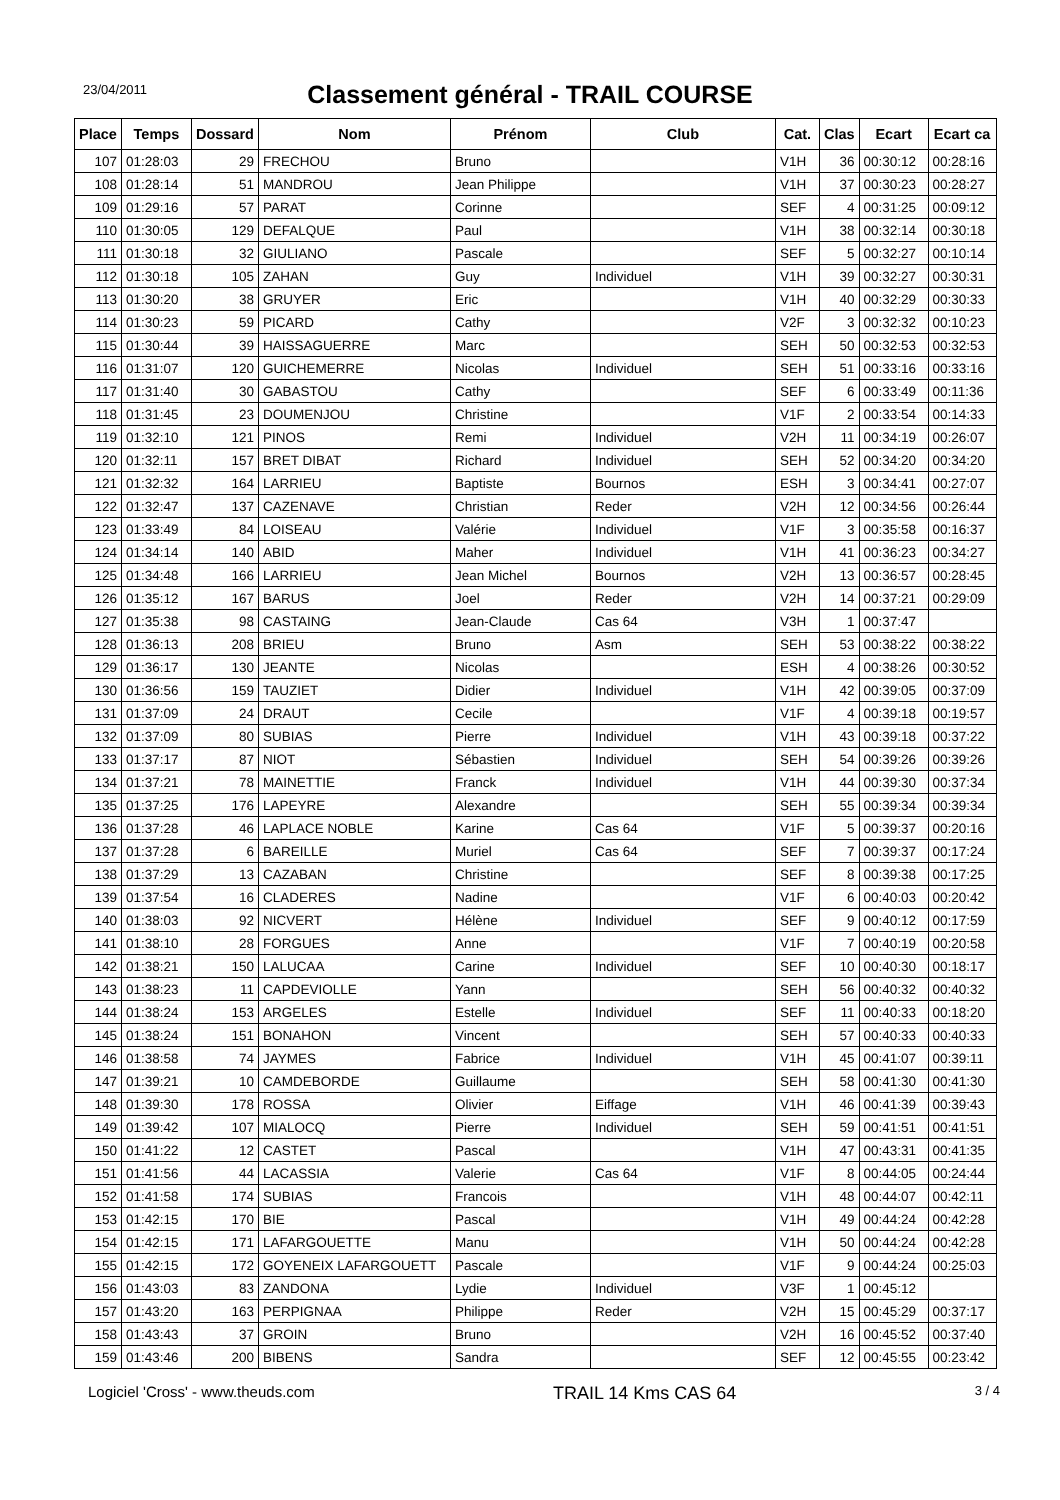23/04/2011
Classement général - TRAIL COURSE
| Place | Temps | Dossard | Nom | Prénom | Club | Cat. | Clas | Ecart | Ecart ca |
| --- | --- | --- | --- | --- | --- | --- | --- | --- | --- |
| 107 | 01:28:03 | 29 | FRECHOU | Bruno | | V1H | 36 | 00:30:12 | 00:28:16 |
| 108 | 01:28:14 | 51 | MANDROU | Jean Philippe | | V1H | 37 | 00:30:23 | 00:28:27 |
| 109 | 01:29:16 | 57 | PARAT | Corinne | | SEF | 4 | 00:31:25 | 00:09:12 |
| 110 | 01:30:05 | 129 | DEFALQUE | Paul | | V1H | 38 | 00:32:14 | 00:30:18 |
| 111 | 01:30:18 | 32 | GIULIANO | Pascale | | SEF | 5 | 00:32:27 | 00:10:14 |
| 112 | 01:30:18 | 105 | ZAHAN | Guy | Individuel | V1H | 39 | 00:32:27 | 00:30:31 |
| 113 | 01:30:20 | 38 | GRUYER | Eric | | V1H | 40 | 00:32:29 | 00:30:33 |
| 114 | 01:30:23 | 59 | PICARD | Cathy | | V2F | 3 | 00:32:32 | 00:10:23 |
| 115 | 01:30:44 | 39 | HAISSAGUERRE | Marc | | SEH | 50 | 00:32:53 | 00:32:53 |
| 116 | 01:31:07 | 120 | GUICHEMERRE | Nicolas | Individuel | SEH | 51 | 00:33:16 | 00:33:16 |
| 117 | 01:31:40 | 30 | GABASTOU | Cathy | | SEF | 6 | 00:33:49 | 00:11:36 |
| 118 | 01:31:45 | 23 | DOUMENJOU | Christine | | V1F | 2 | 00:33:54 | 00:14:33 |
| 119 | 01:32:10 | 121 | PINOS | Remi | Individuel | V2H | 11 | 00:34:19 | 00:26:07 |
| 120 | 01:32:11 | 157 | BRET DIBAT | Richard | Individuel | SEH | 52 | 00:34:20 | 00:34:20 |
| 121 | 01:32:32 | 164 | LARRIEU | Baptiste | Bournos | ESH | 3 | 00:34:41 | 00:27:07 |
| 122 | 01:32:47 | 137 | CAZENAVE | Christian | Reder | V2H | 12 | 00:34:56 | 00:26:44 |
| 123 | 01:33:49 | 84 | LOISEAU | Valérie | Individuel | V1F | 3 | 00:35:58 | 00:16:37 |
| 124 | 01:34:14 | 140 | ABID | Maher | Individuel | V1H | 41 | 00:36:23 | 00:34:27 |
| 125 | 01:34:48 | 166 | LARRIEU | Jean Michel | Bournos | V2H | 13 | 00:36:57 | 00:28:45 |
| 126 | 01:35:12 | 167 | BARUS | Joel | Reder | V2H | 14 | 00:37:21 | 00:29:09 |
| 127 | 01:35:38 | 98 | CASTAING | Jean-Claude | Cas 64 | V3H | 1 | 00:37:47 | |
| 128 | 01:36:13 | 208 | BRIEU | Bruno | Asm | SEH | 53 | 00:38:22 | 00:38:22 |
| 129 | 01:36:17 | 130 | JEANTE | Nicolas | | ESH | 4 | 00:38:26 | 00:30:52 |
| 130 | 01:36:56 | 159 | TAUZIET | Didier | Individuel | V1H | 42 | 00:39:05 | 00:37:09 |
| 131 | 01:37:09 | 24 | DRAUT | Cecile | | V1F | 4 | 00:39:18 | 00:19:57 |
| 132 | 01:37:09 | 80 | SUBIAS | Pierre | Individuel | V1H | 43 | 00:39:18 | 00:37:22 |
| 133 | 01:37:17 | 87 | NIOT | Sébastien | Individuel | SEH | 54 | 00:39:26 | 00:39:26 |
| 134 | 01:37:21 | 78 | MAINETTIE | Franck | Individuel | V1H | 44 | 00:39:30 | 00:37:34 |
| 135 | 01:37:25 | 176 | LAPEYRE | Alexandre | | SEH | 55 | 00:39:34 | 00:39:34 |
| 136 | 01:37:28 | 46 | LAPLACE NOBLE | Karine | Cas 64 | V1F | 5 | 00:39:37 | 00:20:16 |
| 137 | 01:37:28 | 6 | BAREILLE | Muriel | Cas 64 | SEF | 7 | 00:39:37 | 00:17:24 |
| 138 | 01:37:29 | 13 | CAZABAN | Christine | | SEF | 8 | 00:39:38 | 00:17:25 |
| 139 | 01:37:54 | 16 | CLADERES | Nadine | | V1F | 6 | 00:40:03 | 00:20:42 |
| 140 | 01:38:03 | 92 | NICVERT | Hélène | Individuel | SEF | 9 | 00:40:12 | 00:17:59 |
| 141 | 01:38:10 | 28 | FORGUES | Anne | | V1F | 7 | 00:40:19 | 00:20:58 |
| 142 | 01:38:21 | 150 | LALUCAA | Carine | Individuel | SEF | 10 | 00:40:30 | 00:18:17 |
| 143 | 01:38:23 | 11 | CAPDEVIOLLE | Yann | | SEH | 56 | 00:40:32 | 00:40:32 |
| 144 | 01:38:24 | 153 | ARGELES | Estelle | Individuel | SEF | 11 | 00:40:33 | 00:18:20 |
| 145 | 01:38:24 | 151 | BONAHON | Vincent | | SEH | 57 | 00:40:33 | 00:40:33 |
| 146 | 01:38:58 | 74 | JAYMES | Fabrice | Individuel | V1H | 45 | 00:41:07 | 00:39:11 |
| 147 | 01:39:21 | 10 | CAMDEBORDE | Guillaume | | SEH | 58 | 00:41:30 | 00:41:30 |
| 148 | 01:39:30 | 178 | ROSSA | Olivier | Eiffage | V1H | 46 | 00:41:39 | 00:39:43 |
| 149 | 01:39:42 | 107 | MIALOCQ | Pierre | Individuel | SEH | 59 | 00:41:51 | 00:41:51 |
| 150 | 01:41:22 | 12 | CASTET | Pascal | | V1H | 47 | 00:43:31 | 00:41:35 |
| 151 | 01:41:56 | 44 | LACASSIA | Valerie | Cas 64 | V1F | 8 | 00:44:05 | 00:24:44 |
| 152 | 01:41:58 | 174 | SUBIAS | Francois | | V1H | 48 | 00:44:07 | 00:42:11 |
| 153 | 01:42:15 | 170 | BIE | Pascal | | V1H | 49 | 00:44:24 | 00:42:28 |
| 154 | 01:42:15 | 171 | LAFARGOUETTE | Manu | | V1H | 50 | 00:44:24 | 00:42:28 |
| 155 | 01:42:15 | 172 | GOYENEIX LAFARGOUETT | Pascale | | V1F | 9 | 00:44:24 | 00:25:03 |
| 156 | 01:43:03 | 83 | ZANDONA | Lydie | Individuel | V3F | 1 | 00:45:12 | |
| 157 | 01:43:20 | 163 | PERPIGNAA | Philippe | Reder | V2H | 15 | 00:45:29 | 00:37:17 |
| 158 | 01:43:43 | 37 | GROIN | Bruno | | V2H | 16 | 00:45:52 | 00:37:40 |
| 159 | 01:43:46 | 200 | BIBENS | Sandra | | SEF | 12 | 00:45:55 | 00:23:42 |
Logiciel 'Cross' - www.theuds.com TRAIL 14 Kms CAS 64 3 / 4